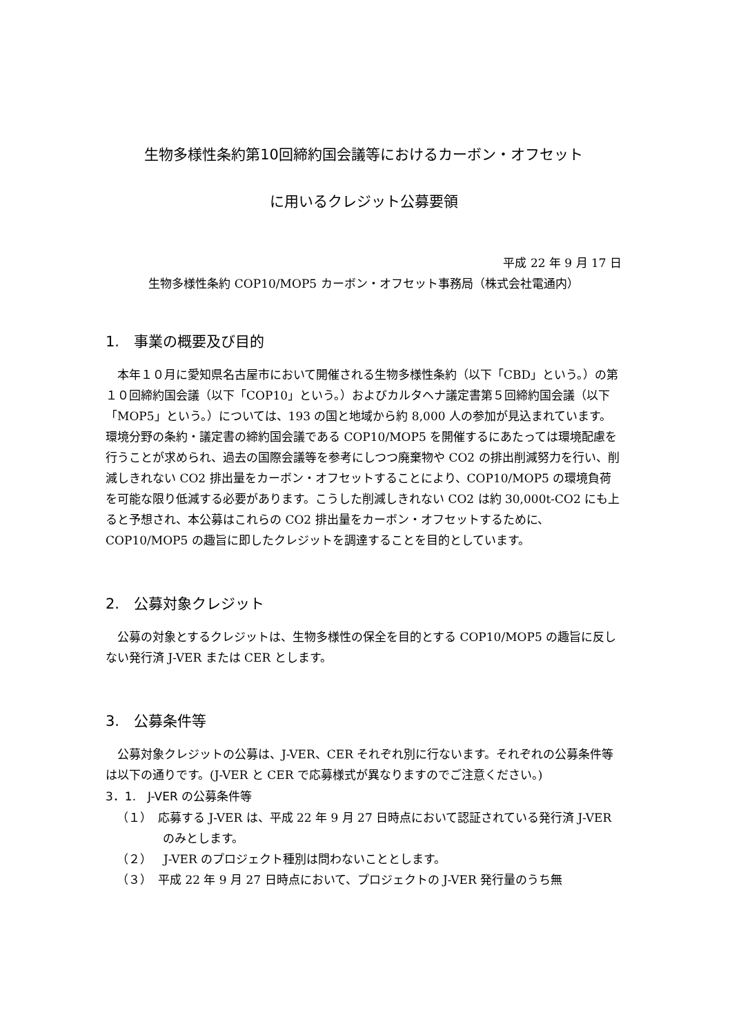生物多様性条約第10回締約国会議等におけるカーボン・オフセット
に用いるクレジット公募要領
平成 22 年 9 月 17 日
生物多様性条約 COP10/MOP5 カーボン・オフセット事務局（株式会社電通内）
1.　事業の概要及び目的
本年１０月に愛知県名古屋市において開催される生物多様性条約（以下「CBD」という。）の第１０回締約国会議（以下「COP10」という。）およびカルタヘナ議定書第５回締約国会議（以下「MOP5」という。）については、193 の国と地域から約 8,000 人の参加が見込まれています。環境分野の条約・議定書の締約国会議である COP10/MOP5 を開催するにあたっては環境配慮を行うことが求められ、過去の国際会議等を参考にしつつ廃棄物や CO2 の排出削減努力を行い、削減しきれない CO2 排出量をカーボン・オフセットすることにより、COP10/MOP5 の環境負荷を可能な限り低減する必要があります。こうした削減しきれない CO2 は約 30,000t-CO2 にも上ると予想され、本公募はこれらの CO2 排出量をカーボン・オフセットするために、COP10/MOP5 の趣旨に即したクレジットを調達することを目的としています。
2.　公募対象クレジット
公募の対象とするクレジットは、生物多様性の保全を目的とする COP10/MOP5 の趣旨に反しない発行済 J-VER または CER とします。
3.　公募条件等
公募対象クレジットの公募は、J-VER、CER それぞれ別に行ないます。それぞれの公募条件等は以下の通りです。(J-VER と CER で応募様式が異なりますのでご注意ください。)
3．1.　J-VER の公募条件等
（１）　応募する J-VER は、平成 22 年 9 月 27 日時点において認証されている発行済 J-VER のみとします。
（２）　J-VER のプロジェクト種別は問わないこととします。
（３）　平成 22 年 9 月 27 日時点において、プロジェクトの J-VER 発行量のうち無